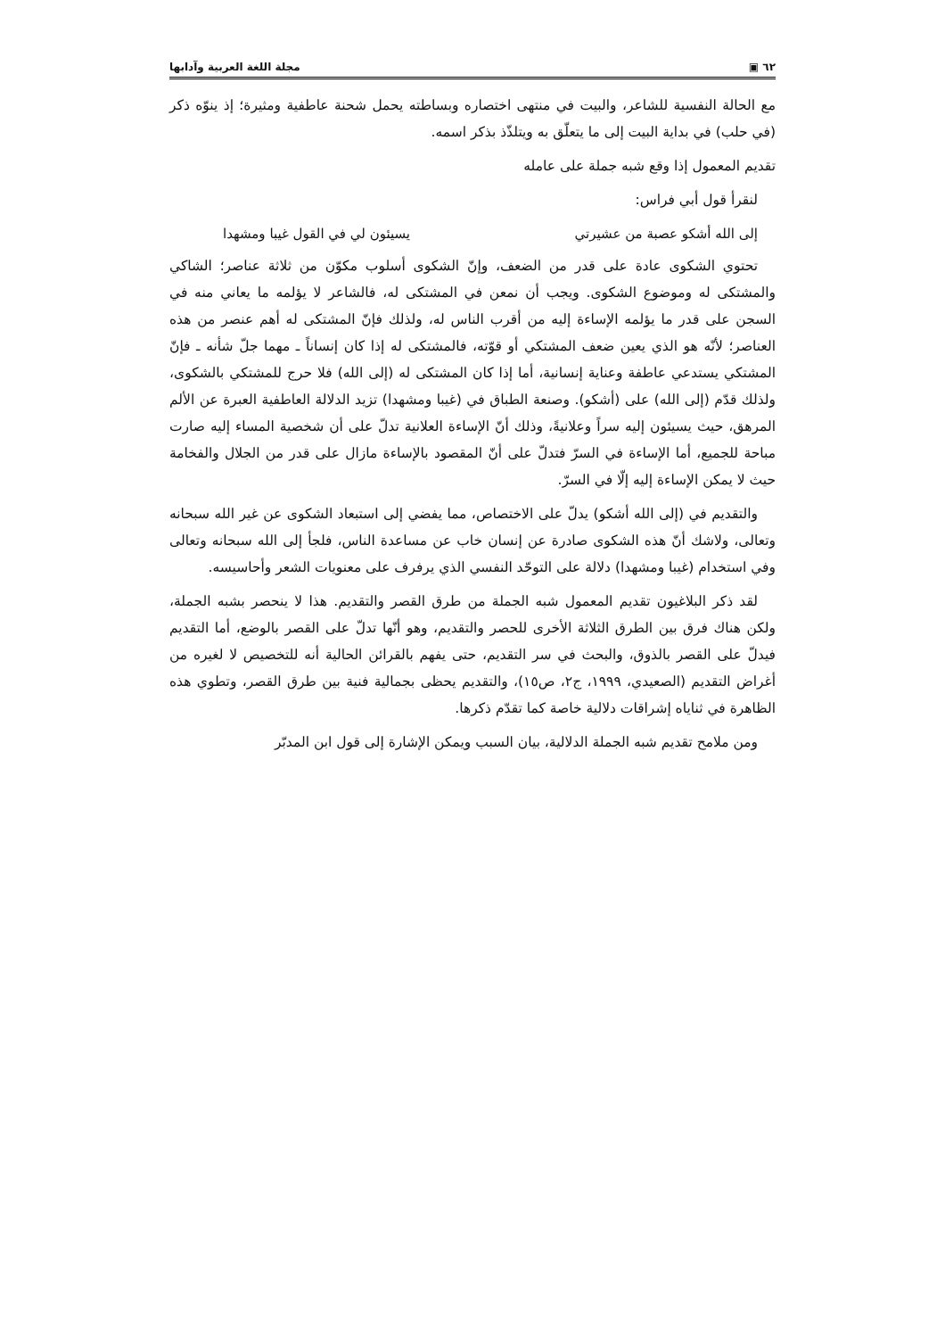٦٢ ▣ مجلة اللغة العربية وآدابها
مع الحالة النفسية للشاعر، والبيت في منتهى اختصاره وبساطته يحمل شحنة عاطفية ومثيرة؛ إذ ينوّه ذكر (في حلب) في بداية البيت إلى ما يتعلّق به ويتلذّذ بذكر اسمه.
تقديم المعمول إذا وقع شبه جملة على عامله
لنقرأ قول أبي فراس:
إلى الله أشكو عصبة من عشيرتي يسيئون لي في القول غيبا ومشهدا
تحتوي الشكوى عادة على قدر من الضعف، وإنّ الشكوى أسلوب مكوّن من ثلاثة عناصر؛ الشاكي والمشتكى له وموضوع الشكوى. ويجب أن نمعن في المشتكى له، فالشاعر لا يؤلمه ما يعاني منه في السجن على قدر ما يؤلمه الإساءة إليه من أقرب الناس له، ولذلك فإنّ المشتكى له أهم عنصر من هذه العناصر؛ لأنّه هو الذي يعين ضعف المشتكي أو قوّته، فالمشتكى له إذا كان إنساناً ـ مهما جلّ شأنه ـ فإنّ المشتكي يستدعي عاطفة وعناية إنسانية، أما إذا كان المشتكى له (إلى الله) فلا حرج للمشتكي بالشكوى، ولذلك قدّم (إلى الله) على (أشكو). وصنعة الطباق في (غيبا ومشهدا) تزيد الدلالة العاطفية العبرة عن الألم المرهق، حيث يسيئون إليه سراً وعلانيةً، وذلك أنّ الإساءة العلانية تدلّ على أن شخصية المساء إليه صارت مباحة للجميع، أما الإساءة في السرّ فتدلّ على أنّ المقصود بالإساءة مازال على قدر من الجلال والفخامة حيث لا يمكن الإساءة إليه إلّا في السرّ.
والتقديم في (إلى الله أشكو) يدلّ على الاختصاص، مما يفضي إلى استبعاد الشكوى عن غير الله سبحانه وتعالى، ولاشك أنّ هذه الشكوى صادرة عن إنسان خاب عن مساعدة الناس، فلجأ إلى الله سبحانه وتعالى وفي استخدام (غيبا ومشهدا) دلالة على التوحّد النفسي الذي يرفرف على معنويات الشعر وأحاسيسه.
لقد ذكر البلاغيون تقديم المعمول شبه الجملة من طرق القصر والتقديم. هذا لا ينحصر بشبه الجملة، ولكن هناك فرق بين الطرق الثلاثة الأخرى للحصر والتقديم، وهو أنّها تدلّ على القصر بالوضع، أما التقديم فيدلّ على القصر بالذوق، والبحث في سر التقديم، حتى يفهم بالقرائن الحالية أنه للتخصيص لا لغيره من أغراض التقديم (الصعيدي، ١٩٩٩، ج٢، ص١٥)، والتقديم يحظى بجمالية فنية بين طرق القصر، وتطوي هذه الظاهرة في ثناياه إشراقات دلالية خاصة كما تقدّم ذكرها.
ومن ملامح تقديم شبه الجملة الدلالية، بيان السبب ويمكن الإشارة إلى قول ابن المدبّر